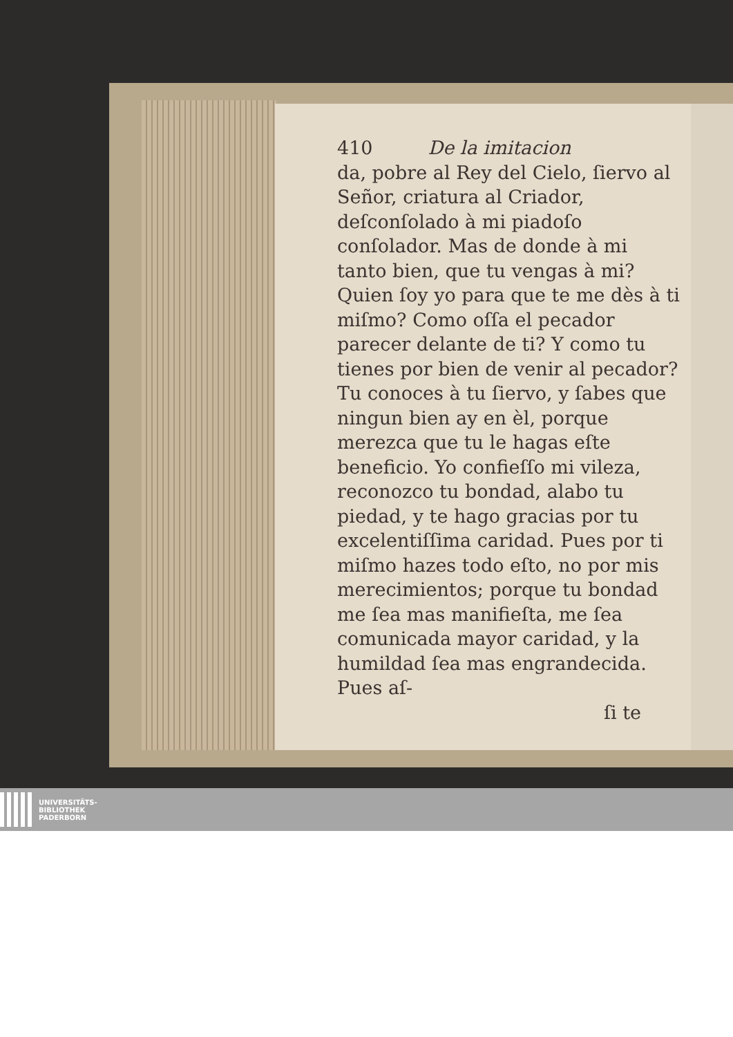410 De la imitacion
da, pobre al Rey del Cielo, ſiervo al Señor, criatura al Criador, deſconſolado à mi piadoſo conſolador. Mas de donde à mi tanto bien, que tu vengas à mi? Quien ſoy yo para que te me dès à ti miſmo? Como oſſa el pecador parecer delante de ti? Y como tu tienes por bien de venir al pecador? Tu conoces à tu ſiervo, y ſabes que ningun bien ay en èl, porque merezca que tu le hagas eſte beneficio. Yo confieſſo mi vileza, reconozco tu bondad, alabo tu piedad, y te hago gracias por tu excelentiſſima caridad. Pues por ti miſmo hazes todo eſto, no por mis merecimientos; porque tu bondad me ſea mas manifieſta, me ſea comunicada mayor caridad, y la humildad ſea mas engrandecida. Pues aſ-
ſi te
UNIVERSITÄTS-
BIBLIOTHEK
PADERBORN